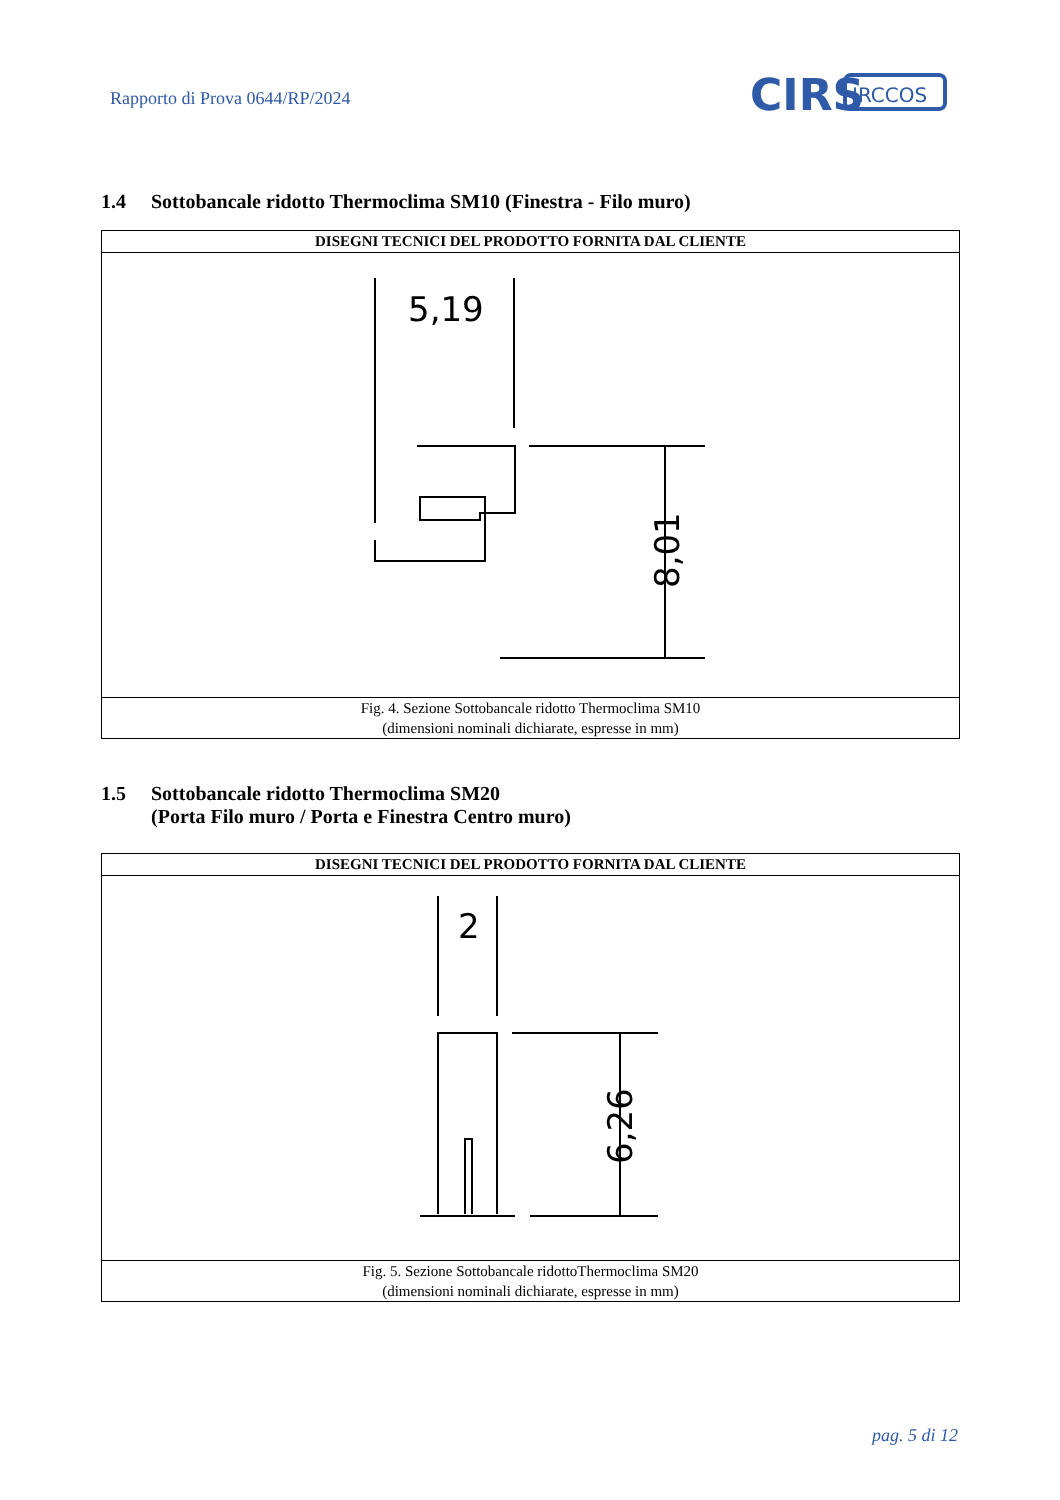Rapporto di Prova 0644/RP/2024
CIRS
IRCCOS
1.4 Sottobancale ridotto Thermoclima SM10 (Finestra - Filo muro)
| DISEGNI TECNICI DEL PRODOTTO FORNITA DAL CLIENTE |
| --- |
| 5,19 8,01 |
| Fig. 4. Sezione Sottobancale ridotto Thermoclima SM10 (dimensioni nominali dichiarate, espresse in mm) |
1.5 Sottobancale ridotto Thermoclima SM20
(Porta Filo muro / Porta e Finestra Centro muro)
| DISEGNI TECNICI DEL PRODOTTO FORNITA DAL CLIENTE |
| --- |
| 2 6,26 |
| Fig. 5. Sezione Sottobancale ridottoThermoclima SM20 (dimensioni nominali dichiarate, espresse in mm) |
pag. 5 di 12